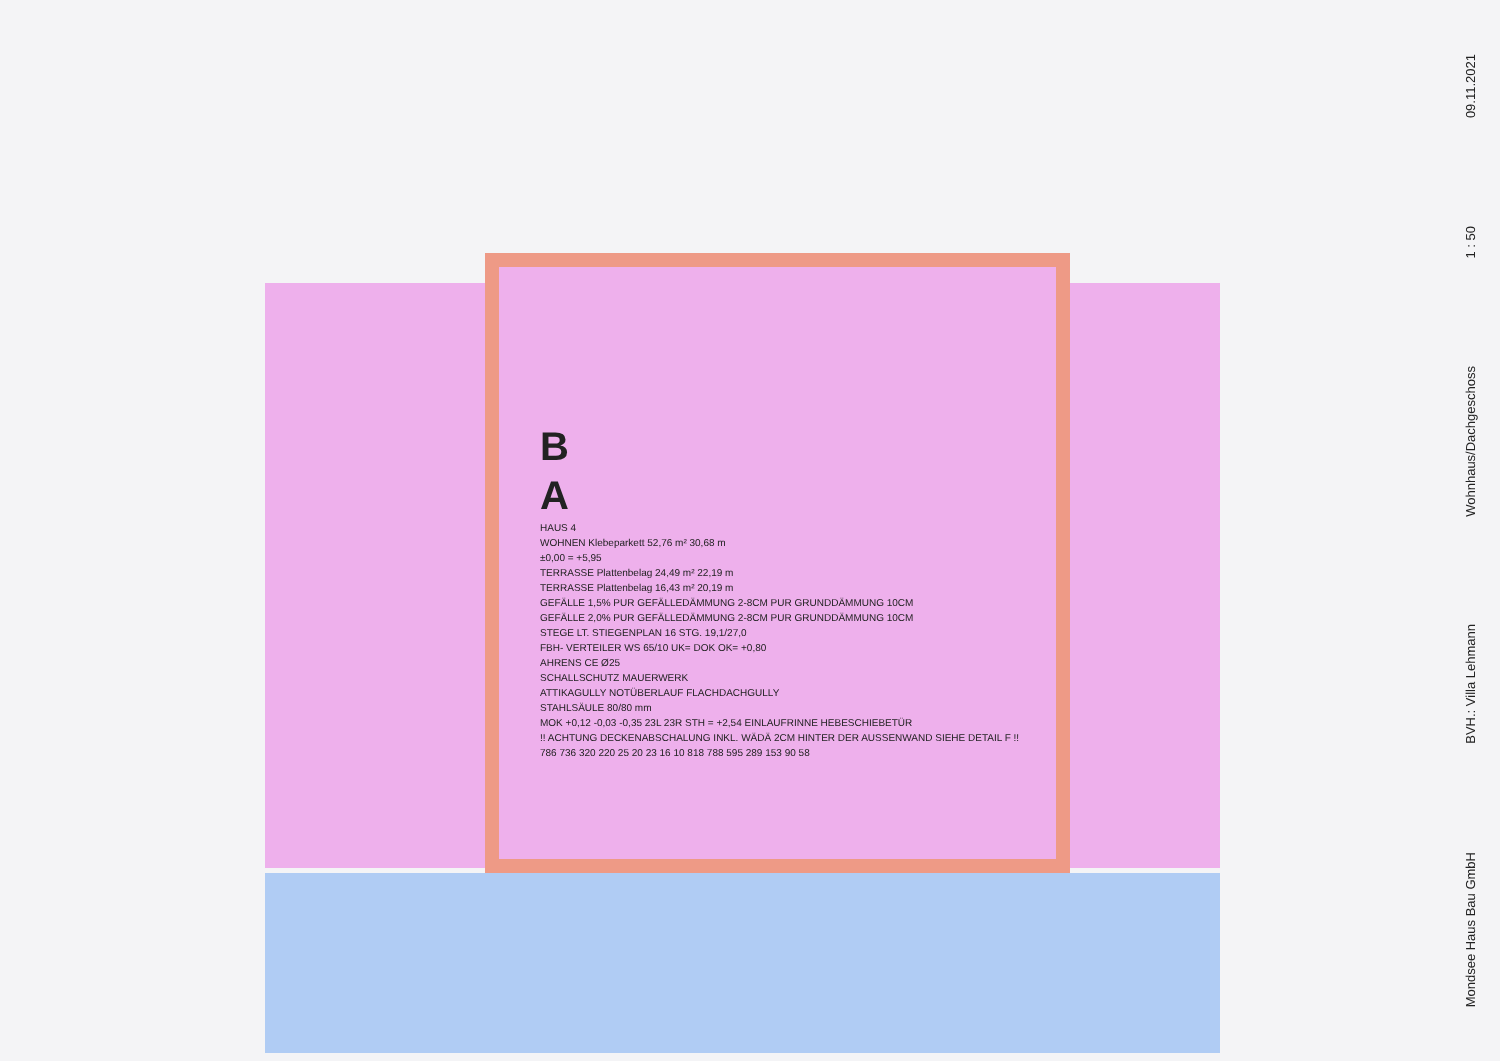B
A
HAUS 4
WOHNEN Klebeparkett 52,76 m² 30,68 m
±0,00 = +5,95
TERRASSE Plattenbelag 24,49 m² 22,19 m
TERRASSE Plattenbelag 16,43 m² 20,19 m
GEFÄLLE 1,5% PUR GEFÄLLEDÄMMUNG 2-8CM PUR GRUNDDÄMMUNG 10CM
GEFÄLLE 2,0% PUR GEFÄLLEDÄMMUNG 2-8CM PUR GRUNDDÄMMUNG 10CM
STEGE LT. STIEGENPLAN 16 STG. 19,1/27,0
FBH- VERTEILER WS 65/10 UK= DOK OK= +0,80
AHRENS CE Ø25
SCHALLSCHUTZ MAUERWERK
ATTIKAGULLY NOTÜBERLAUF FLACHDACHGULLY
STAHLSÄULE 80/80 mm
MOK +0,12 -0,03 -0,35 23L 23R STH = +2,54 EINLAUFRINNE HEBESCHIEBETÜR
!! ACHTUNG DECKENABSCHALUNG INKL. WÄDÄ 2CM HINTER DER AUSSENWAND SIEHE DETAIL F !!
786 736 320 220 25 20 23 16 10 818 788 595 289 153 90 58
09.11.2021
1 : 50
Wohnhaus/Dachgeschoss
BVH.: Villa Lehmann
Mondsee Haus Bau GmbH